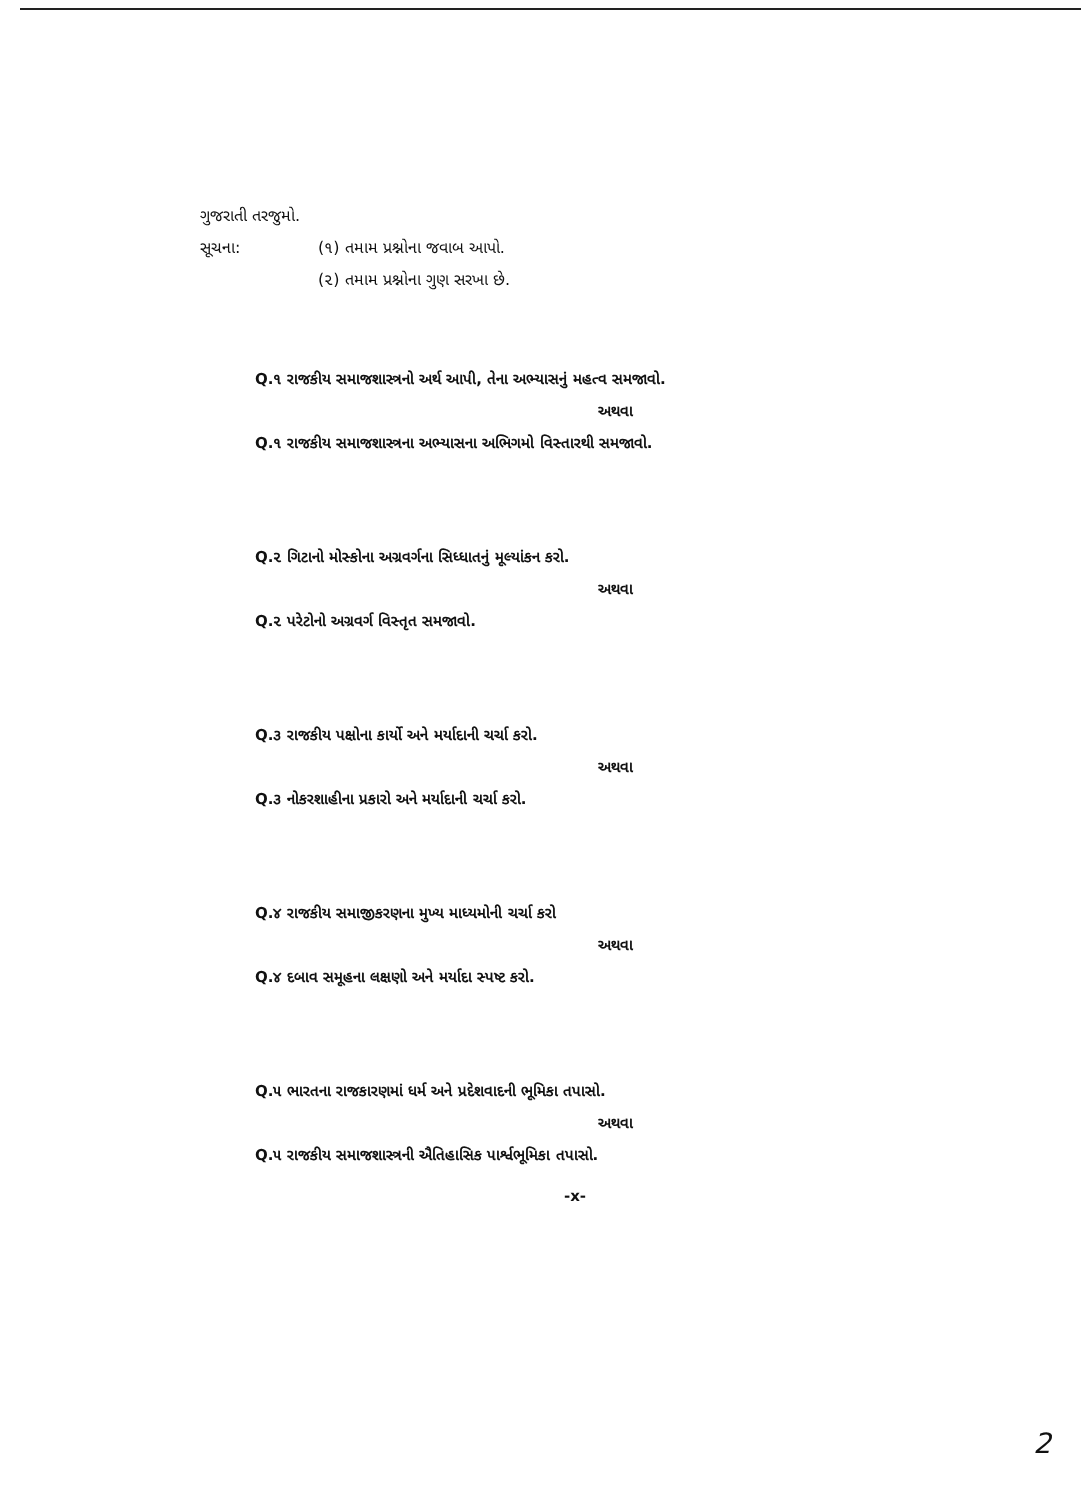ગુજરાતી તરજુમો.
સૂચના: (૧) તમામ પ્રશ્નોના જવાબ આપો.
(૨) તમામ પ્રશ્નોના ગુણ સરખા છે.
Q.૧ રાજકીય સમાજશાસ્ત્રનો અર્થ આપી, તેના અભ્યાસનું મહત્વ સમજાવો.
અથવા
Q.૧ રાજકીય સમાજશાસ્ત્રના અભ્યાસના અભિગમો વિસ્તારથી સમજાવો.
Q.૨ ગિટાનો મોસ્કોના અગ્રવર્ગના સિધ્ધાતનું મૂલ્યાંકન કરો.
અથવા
Q.૨ પરેટોનો અગ્રવર્ગ વિસ્તૃત સમજાવો.
Q.૩ રાજકીય પક્ષોના કાર્યો અને મર્યાદાની ચર્ચા કરો.
અથવા
Q.૩ નોકરશાહીના પ્રકારો અને મર્યાદાની ચર્ચા કરો.
Q.૪ રાજકીય સમાજીકરણના મુખ્ય માધ્યમોની ચર્ચા કરો
અથવા
Q.૪ દબાવ સમૂહના લક્ષણો અને મર્યાદા સ્પષ્ટ કરો.
Q.૫ ભારતના રાજકારણમાં ધર્મ અને પ્રદેશવાદની ભૂમિકા તપાસો.
અથવા
Q.૫ રાજકીય સમાજશાસ્ત્રની ઐતિહાસિક પાર્શ્વભૂમિકા તપાસો.
-x-
2